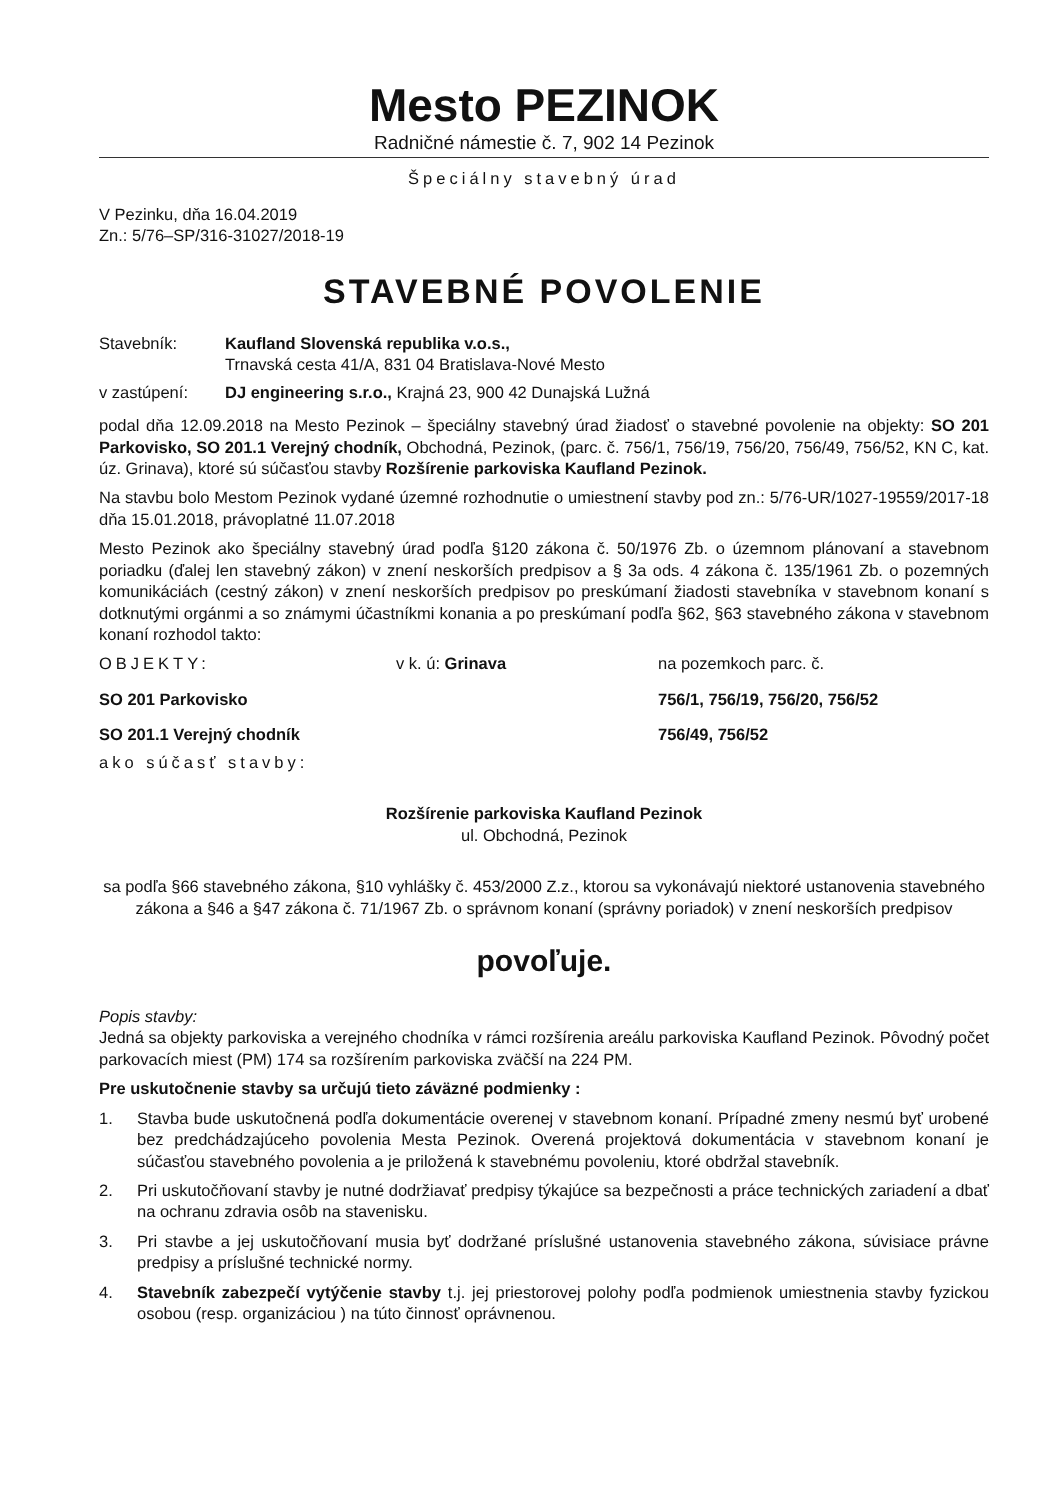Mesto PEZINOK
Radničné námestie č. 7, 902 14 Pezinok
Špeciálny stavebný úrad
V Pezinku, dňa 16.04.2019
Zn.: 5/76–SP/316-31027/2018-19
STAVEBNÉ POVOLENIE
Stavebník: Kaufland Slovenská republika v.o.s.,
Trnavská cesta 41/A, 831 04 Bratislava-Nové Mesto
v zastúpení: DJ engineering s.r.o., Krajná 23, 900 42 Dunajská Lužná
podal dňa 12.09.2018 na Mesto Pezinok – špeciálny stavebný úrad žiadosť o stavebné povolenie na objekty: SO 201 Parkovisko, SO 201.1 Verejný chodník, Obchodná, Pezinok, (parc. č. 756/1, 756/19, 756/20, 756/49, 756/52, KN C, kat. úz. Grinava), ktoré sú súčasťou stavby Rozšírenie parkoviska Kaufland Pezinok.
Na stavbu bolo Mestom Pezinok vydané územné rozhodnutie o umiestnení stavby pod zn.: 5/76-UR/1027-19559/2017-18 dňa 15.01.2018, právoplatné 11.07.2018
Mesto Pezinok ako špeciálny stavebný úrad podľa §120 zákona č. 50/1976 Zb. o územnom plánovaní a stavebnom poriadku (ďalej len stavebný zákon) v znení neskorších predpisov a § 3a ods. 4 zákona č. 135/1961 Zb. o pozemných komunikáciách (cestný zákon) v znení neskorších predpisov po preskúmaní žiadosti stavebníka v stavebnom konaní s dotknutými orgánmi a so známymi účastníkmi konania a po preskúmaní podľa §62, §63 stavebného zákona v stavebnom konaní rozhodol takto:
OBJEKTY: v k. ú: Grinava na pozemkoch parc. č.
SO 201 Parkovisko 756/1, 756/19, 756/20, 756/52
SO 201.1 Verejný chodník 756/49, 756/52
ako súčasť stavby:
Rozšírenie parkoviska Kaufland Pezinok
ul. Obchodná, Pezinok
sa podľa §66 stavebného zákona, §10 vyhlášky č. 453/2000 Z.z., ktorou sa vykonávajú niektoré ustanovenia stavebného zákona a §46 a §47 zákona č. 71/1967 Zb. o správnom konaní (správny poriadok) v znení neskorších predpisov
povoľuje.
Popis stavby:
Jedná sa objekty parkoviska a verejného chodníka v rámci rozšírenia areálu parkoviska Kaufland Pezinok. Pôvodný počet parkovacích miest (PM) 174 sa rozšírením parkoviska zväčší na 224 PM.
Pre uskutočnenie stavby sa určujú tieto záväzné podmienky :
1. Stavba bude uskutočnená podľa dokumentácie overenej v stavebnom konaní. Prípadné zmeny nesmú byť urobené bez predchádzajúceho povolenia Mesta Pezinok. Overená projektová dokumentácia v stavebnom konaní je súčasťou stavebného povolenia a je priložená k stavebnému povoleniu, ktoré obdržal stavebník.
2. Pri uskutočňovaní stavby je nutné dodržiavať predpisy týkajúce sa bezpečnosti a práce technických zariadení a dbať na ochranu zdravia osôb na stavenisku.
3. Pri stavbe a jej uskutočňovaní musia byť dodržané príslušné ustanovenia stavebného zákona, súvisiace právne predpisy a príslušné technické normy.
4. Stavebník zabezpečí vytýčenie stavby t.j. jej priestorovej polohy podľa podmienok umiestnenia stavby fyzickou osobou (resp. organizáciou ) na túto činnosť oprávnenou.